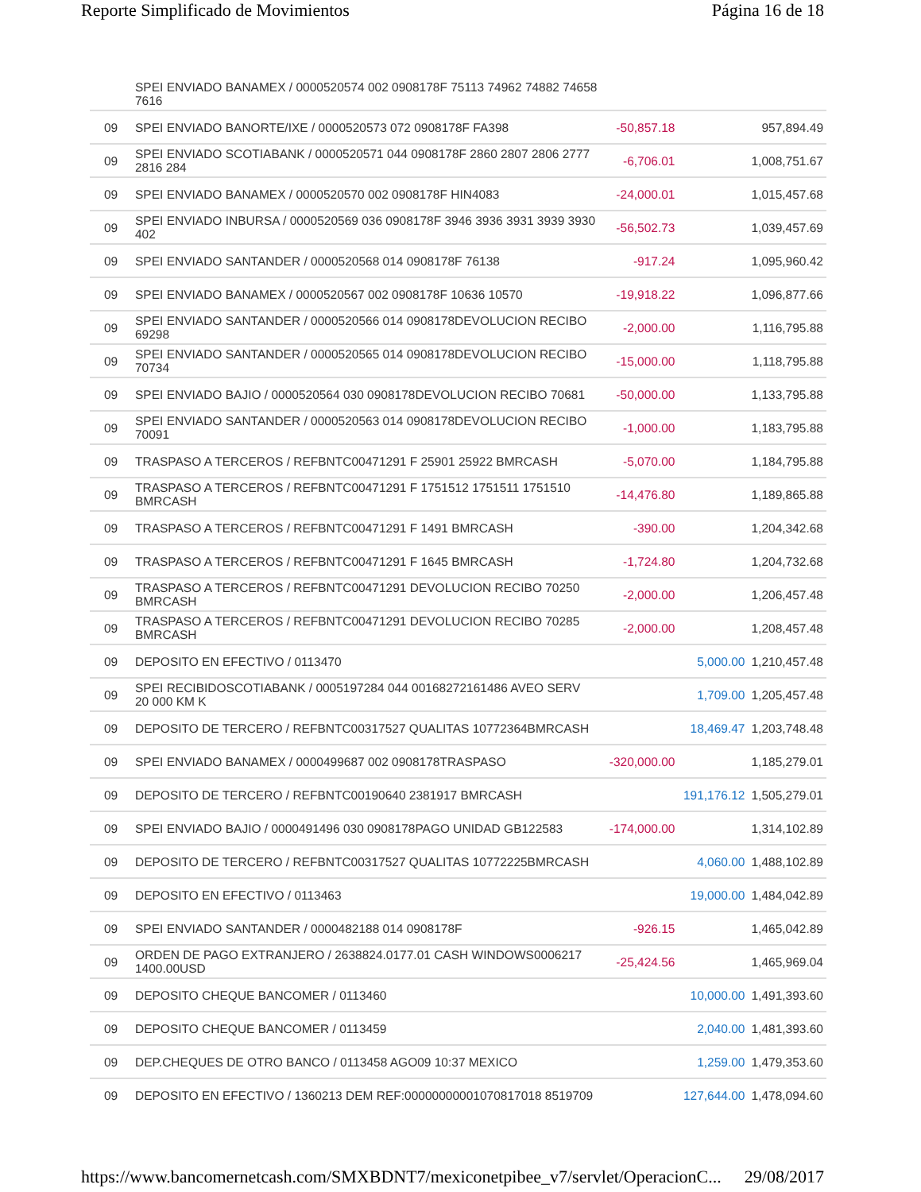Reporte Simplificado de Movimientos Página 16 de 18
| | SPEI ENVIADO BANAMEX / 0000520574 002 0908178F 75113 74962 74882 74658 7616 | | | |
| 09 | SPEI ENVIADO BANORTE/IXE / 0000520573 072 0908178F FA398 | -50,857.18 | | 957,894.49 |
| 09 | SPEI ENVIADO SCOTIABANK / 0000520571 044 0908178F 2860 2807 2806 2777 2816 284 | -6,706.01 | | 1,008,751.67 |
| 09 | SPEI ENVIADO BANAMEX / 0000520570 002 0908178F HIN4083 | -24,000.01 | | 1,015,457.68 |
| 09 | SPEI ENVIADO INBURSA / 0000520569 036 0908178F 3946 3936 3931 3939 3930 402 | -56,502.73 | | 1,039,457.69 |
| 09 | SPEI ENVIADO SANTANDER / 0000520568 014 0908178F 76138 | -917.24 | | 1,095,960.42 |
| 09 | SPEI ENVIADO BANAMEX / 0000520567 002 0908178F 10636 10570 | -19,918.22 | | 1,096,877.66 |
| 09 | SPEI ENVIADO SANTANDER / 0000520566 014 0908178DEVOLUCION RECIBO 69298 | -2,000.00 | | 1,116,795.88 |
| 09 | SPEI ENVIADO SANTANDER / 0000520565 014 0908178DEVOLUCION RECIBO 70734 | -15,000.00 | | 1,118,795.88 |
| 09 | SPEI ENVIADO BAJIO / 0000520564 030 0908178DEVOLUCION RECIBO 70681 | -50,000.00 | | 1,133,795.88 |
| 09 | SPEI ENVIADO SANTANDER / 0000520563 014 0908178DEVOLUCION RECIBO 70091 | -1,000.00 | | 1,183,795.88 |
| 09 | TRASPASO A TERCEROS / REFBNTC00471291 F 25901 25922 BMRCASH | -5,070.00 | | 1,184,795.88 |
| 09 | TRASPASO A TERCEROS / REFBNTC00471291 F 1751512 1751511 1751510 BMRCASH | -14,476.80 | | 1,189,865.88 |
| 09 | TRASPASO A TERCEROS / REFBNTC00471291 F 1491 BMRCASH | -390.00 | | 1,204,342.68 |
| 09 | TRASPASO A TERCEROS / REFBNTC00471291 F 1645 BMRCASH | -1,724.80 | | 1,204,732.68 |
| 09 | TRASPASO A TERCEROS / REFBNTC00471291 DEVOLUCION RECIBO 70250 BMRCASH | -2,000.00 | | 1,206,457.48 |
| 09 | TRASPASO A TERCEROS / REFBNTC00471291 DEVOLUCION RECIBO 70285 BMRCASH | -2,000.00 | | 1,208,457.48 |
| 09 | DEPOSITO EN EFECTIVO / 0113470 | | 5,000.00 | 1,210,457.48 |
| 09 | SPEI RECIBIDOSCOTIABANK / 0005197284 044 00168272161486 AVEO SERV 20 000 KM K | | 1,709.00 | 1,205,457.48 |
| 09 | DEPOSITO DE TERCERO / REFBNTC00317527 QUALITAS 10772364BMRCASH | | 18,469.47 | 1,203,748.48 |
| 09 | SPEI ENVIADO BANAMEX / 0000499687 002 0908178TRASPASO | -320,000.00 | | 1,185,279.01 |
| 09 | DEPOSITO DE TERCERO / REFBNTC00190640 2381917 BMRCASH | | 191,176.12 | 1,505,279.01 |
| 09 | SPEI ENVIADO BAJIO / 0000491496 030 0908178PAGO UNIDAD GB122583 | -174,000.00 | | 1,314,102.89 |
| 09 | DEPOSITO DE TERCERO / REFBNTC00317527 QUALITAS 10772225BMRCASH | | 4,060.00 | 1,488,102.89 |
| 09 | DEPOSITO EN EFECTIVO / 0113463 | | 19,000.00 | 1,484,042.89 |
| 09 | SPEI ENVIADO SANTANDER / 0000482188 014 0908178F | -926.15 | | 1,465,042.89 |
| 09 | ORDEN DE PAGO EXTRANJERO / 2638824.0177.01 CASH WINDOWS0006217 1400.00USD | -25,424.56 | | 1,465,969.04 |
| 09 | DEPOSITO CHEQUE BANCOMER / 0113460 | | 10,000.00 | 1,491,393.60 |
| 09 | DEPOSITO CHEQUE BANCOMER / 0113459 | | 2,040.00 | 1,481,393.60 |
| 09 | DEP.CHEQUES DE OTRO BANCO / 0113458 AGO09 10:37 MEXICO | | 1,259.00 | 1,479,353.60 |
| 09 | DEPOSITO EN EFECTIVO / 1360213 DEM REF:00000000001070817018 8519709 | | 127,644.00 | 1,478,094.60 |
https://www.bancomernetcash.com/SMXBDNT7/mexiconetpibee_v7/servlet/OperacionC... 29/08/2017